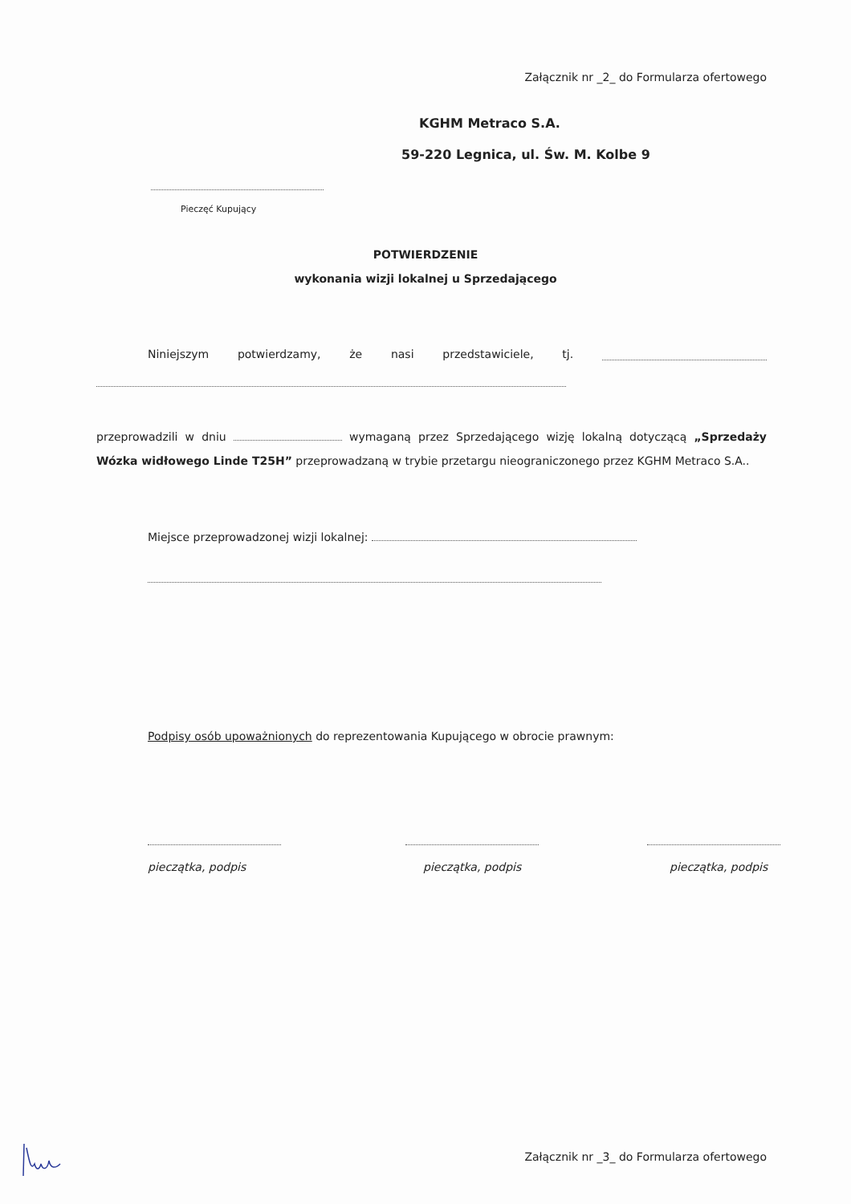Załącznik nr _2_ do Formularza ofertowego
KGHM Metraco S.A.
59-220 Legnica, ul. Św. M. Kolbe 9
Pieczęć Kupujący
POTWIERDZENIE
wykonania wizji lokalnej u Sprzedającego
Niniejszym potwierdzamy, że nasi przedstawiciele, tj.
przeprowadzili w dniu wymaganą przez Sprzedającego wizję lokalną dotyczącą „Sprzedaży Wózka widłowego Linde T25H” przeprowadzaną w trybie przetargu nieograniczonego przez KGHM Metraco S.A..
Miejsce przeprowadzonej wizji lokalnej:
Podpisy osób upoważnionych do reprezentowania Kupującego w obrocie prawnym:
pieczątka, podpis pieczątka, podpis pieczątka, podpis
Załącznik nr _3_ do Formularza ofertowego